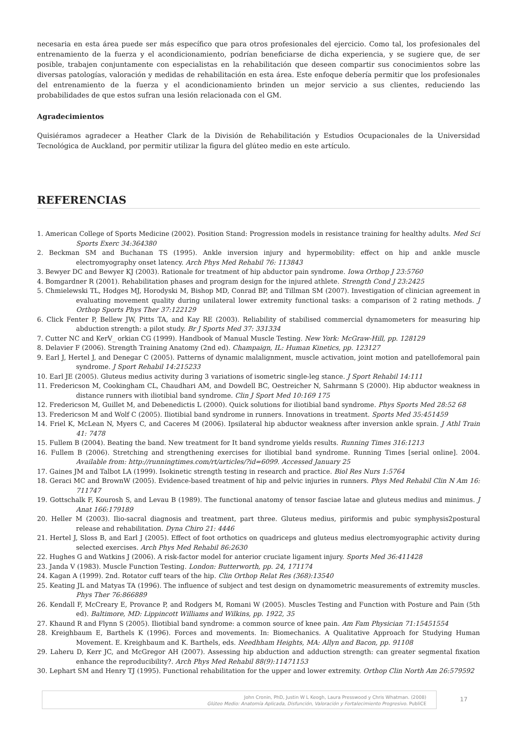necesaria en esta área puede ser más específico que para otros profesionales del ejercicio. Como tal, los profesionales del entrenamiento de la fuerza y el acondicionamiento, podrían beneficiarse de dicha experiencia, y se sugiere que, de ser posible, trabajen conjuntamente con especialistas en la rehabilitación que deseen compartir sus conocimientos sobre las diversas patologías, valoración y medidas de rehabilitación en esta área. Este enfoque debería permitir que los profesionales del entrenamiento de la fuerza y el acondicionamiento brinden un mejor servicio a sus clientes, reduciendo las probabilidades de que estos sufran una lesión relacionada con el GM.
Agradecimientos
Quisiéramos agradecer a Heather Clark de la División de Rehabilitación y Estudios Ocupacionales de la Universidad Tecnológica de Auckland, por permitir utilizar la figura del glúteo medio en este artículo.
REFERENCIAS
1. American College of Sports Medicine (2002). Position Stand: Progression models in resistance training for healthy adults. Med Sci Sports Exerc 34:364380
2. Beckman SM and Buchanan TS (1995). Ankle inversion injury and hypermobility: effect on hip and ankle muscle electromyography onset latency. Arch Phys Med Rehabil 76: 113843
3. Bewyer DC and Bewyer KJ (2003). Rationale for treatment of hip abductor pain syndrome. Iowa Orthop J 23:5760
4. Bomgardner R (2001). Rehabilitation phases and program design for the injured athlete. Strength Cond J 23:2425
5. Chmielewski TL, Hodges MJ, Horodyski M, Bishop MD, Conrad BP, and Tillman SM (2007). Investigation of clinician agreement in evaluating movement quality during unilateral lower extremity functional tasks: a comparison of 2 rating methods. J Orthop Sports Phys Ther 37:122129
6. Click Fenter P, Bellew JW, Pitts TA, and Kay RE (2003). Reliability of stabilised commercial dynamometers for measuring hip abduction strength: a pilot study. Br J Sports Med 37: 331334
7. Cutter NC and KerV_ orkian CG (1999). Handbook of Manual Muscle Testing. New York: McGraw-Hill, pp. 128129
8. Delavier F (2006). Strength Training Anatomy (2nd ed). Champaign, IL: Human Kinetics, pp. 123127
9. Earl J, Hertel J, and Denegar C (2005). Patterns of dynamic malalignment, muscle activation, joint motion and patellofemoral pain syndrome. J Sport Rehabil 14:215233
10. Earl JE (2005). Gluteus medius activity during 3 variations of isometric single-leg stance. J Sport Rehabil 14:111
11. Fredericson M, Cookingham CL, Chaudhari AM, and Dowdell BC, Oestreicher N, Sahrmann S (2000). Hip abductor weakness in distance runners with iliotibial band syndrome. Clin J Sport Med 10:169 175
12. Fredericson M, Guillet M, and Debenedictis L (2000). Quick solutions for iliotibial band syndrome. Phys Sports Med 28:52 68
13. Fredericson M and Wolf C (2005). Iliotibial band syndrome in runners. Innovations in treatment. Sports Med 35:451459
14. Friel K, McLean N, Myers C, and Caceres M (2006). Ipsilateral hip abductor weakness after inversion ankle sprain. J Athl Train 41: 7478
15. Fullem B (2004). Beating the band. New treatment for It band syndrome yields results. Running Times 316:1213
16. Fullem B (2006). Stretching and strengthening exercises for iliotibial band syndrome. Running Times [serial online]. 2004. Available from: http://runningtimes.com/rt/articles/?id=6099. Accessed January 25
17. Gaines JM and Talbot LA (1999). Isokinetic strength testing in research and practice. Biol Res Nurs 1:5764
18. Geraci MC and BrownW (2005). Evidence-based treatment of hip and pelvic injuries in runners. Phys Med Rehabil Clin N Am 16: 711747
19. Gottschalk F, Kourosh S, and Levau B (1989). The functional anatomy of tensor fasciae latae and gluteus medius and minimus. J Anat 166:179189
20. Heller M (2003). Ilio-sacral diagnosis and treatment, part three. Gluteus medius, piriformis and pubic symphysis2postural release and rehabilitation. Dyna Chiro 21: 4446
21. Hertel J, Sloss B, and Earl J (2005). Effect of foot orthotics on quadriceps and gluteus medius electromyographic activity during selected exercises. Arch Phys Med Rehabil 86:2630
22. Hughes G and Watkins J (2006). A risk-factor model for anterior cruciate ligament injury. Sports Med 36:411428
23. Janda V (1983). Muscle Function Testing. London: Butterworth, pp. 24, 171174
24. Kagan A (1999). 2nd. Rotator cuff tears of the hip. Clin Orthop Relat Res (368):13540
25. Keating JL and Matyas TA (1996). The influence of subject and test design on dynamometric measurements of extremity muscles. Phys Ther 76:866889
26. Kendall F, McCreary E, Provance P, and Rodgers M, Romani W (2005). Muscles Testing and Function with Posture and Pain (5th ed). Baltimore, MD: Lippincott Williams and Wilkins, pp. 1922, 35
27. Khaund R and Flynn S (2005). Iliotibial band syndrome: a common source of knee pain. Am Fam Physician 71:15451554
28. Kreighbaum E, Barthels K (1996). Forces and movements. In: Biomechanics. A Qualitative Approach for Studying Human Movement. E. Kreighbaum and K. Barthels, eds. Needhham Heights, MA: Allyn and Bacon, pp. 91108
29. Laheru D, Kerr JC, and McGregor AH (2007). Assessing hip abduction and adduction strength: can greater segmental fixation enhance the reproducibility?. Arch Phys Med Rehabil 88(9):11471153
30. Lephart SM and Henry TJ (1995). Functional rehabilitation for the upper and lower extremity. Orthop Clin North Am 26:579592
John Cronin, PhD, Justin W L Keogh, Laura Presswood y Chris Whatman. (2008)
Glúteo Medio: Anatomía Aplicada, Disfunción, Valoración y Fortalecimiento Progresivo. PubliCE
17